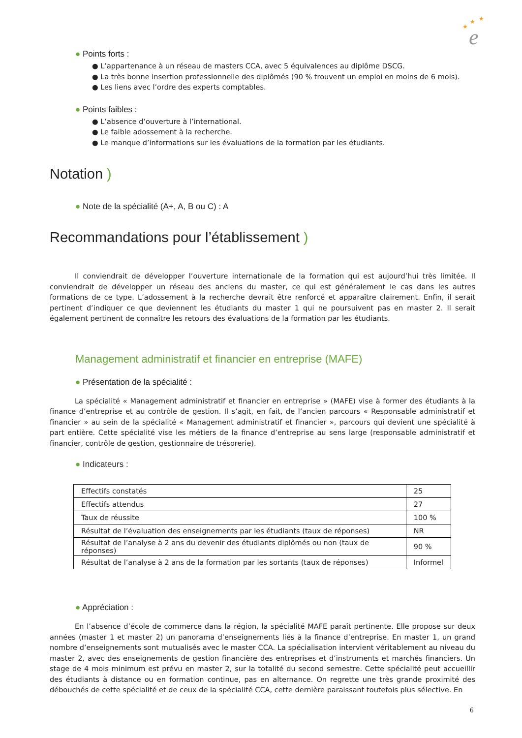★
★
★
e
● Points forts :
● L’appartenance à un réseau de masters CCA, avec 5 équivalences au diplôme DSCG.
● La très bonne insertion professionnelle des diplômés (90 % trouvent un emploi en moins de 6 mois).
● Les liens avec l’ordre des experts comptables.
● Points faibles :
● L’absence d’ouverture à l’international.
● Le faible adossement à la recherche.
● Le manque d’informations sur les évaluations de la formation par les étudiants.
Notation )
● Note de la spécialité (A+, A, B ou C) : A
Recommandations pour l’établissement )
Il conviendrait de développer l’ouverture internationale de la formation qui est aujourd’hui très limitée. Il conviendrait de développer un réseau des anciens du master, ce qui est généralement le cas dans les autres formations de ce type. L’adossement à la recherche devrait être renforcé et apparaître clairement. Enfin, il serait pertinent d’indiquer ce que deviennent les étudiants du master 1 qui ne poursuivent pas en master 2. Il serait également pertinent de connaître les retours des évaluations de la formation par les étudiants.
Management administratif et financier en entreprise (MAFE)
● Présentation de la spécialité :
La spécialité « Management administratif et financier en entreprise » (MAFE) vise à former des étudiants à la finance d’entreprise et au contrôle de gestion. Il s’agit, en fait, de l’ancien parcours « Responsable administratif et financier » au sein de la spécialité « Management administratif et financier », parcours qui devient une spécialité à part entière. Cette spécialité vise les métiers de la finance d’entreprise au sens large (responsable administratif et financier, contrôle de gestion, gestionnaire de trésorerie).
● Indicateurs :
| Effectifs constatés | 25 |
| Effectifs attendus | 27 |
| Taux de réussite | 100 % |
| Résultat de l’évaluation des enseignements par les étudiants (taux de réponses) | NR |
| Résultat de l’analyse à 2 ans du devenir des étudiants diplômés ou non (taux de réponses) | 90 % |
| Résultat de l’analyse à 2 ans de la formation par les sortants (taux de réponses) | Informel |
● Appréciation :
En l’absence d’école de commerce dans la région, la spécialité MAFE paraît pertinente. Elle propose sur deux années (master 1 et master 2) un panorama d’enseignements liés à la finance d’entreprise. En master 1, un grand nombre d’enseignements sont mutualisés avec le master CCA. La spécialisation intervient véritablement au niveau du master 2, avec des enseignements de gestion financière des entreprises et d’instruments et marchés financiers. Un stage de 4 mois minimum est prévu en master 2, sur la totalité du second semestre. Cette spécialité peut accueillir des étudiants à distance ou en formation continue, pas en alternance. On regrette une très grande proximité des débouchés de cette spécialité et de ceux de la spécialité CCA, cette dernière paraissant toutefois plus sélective. En
6